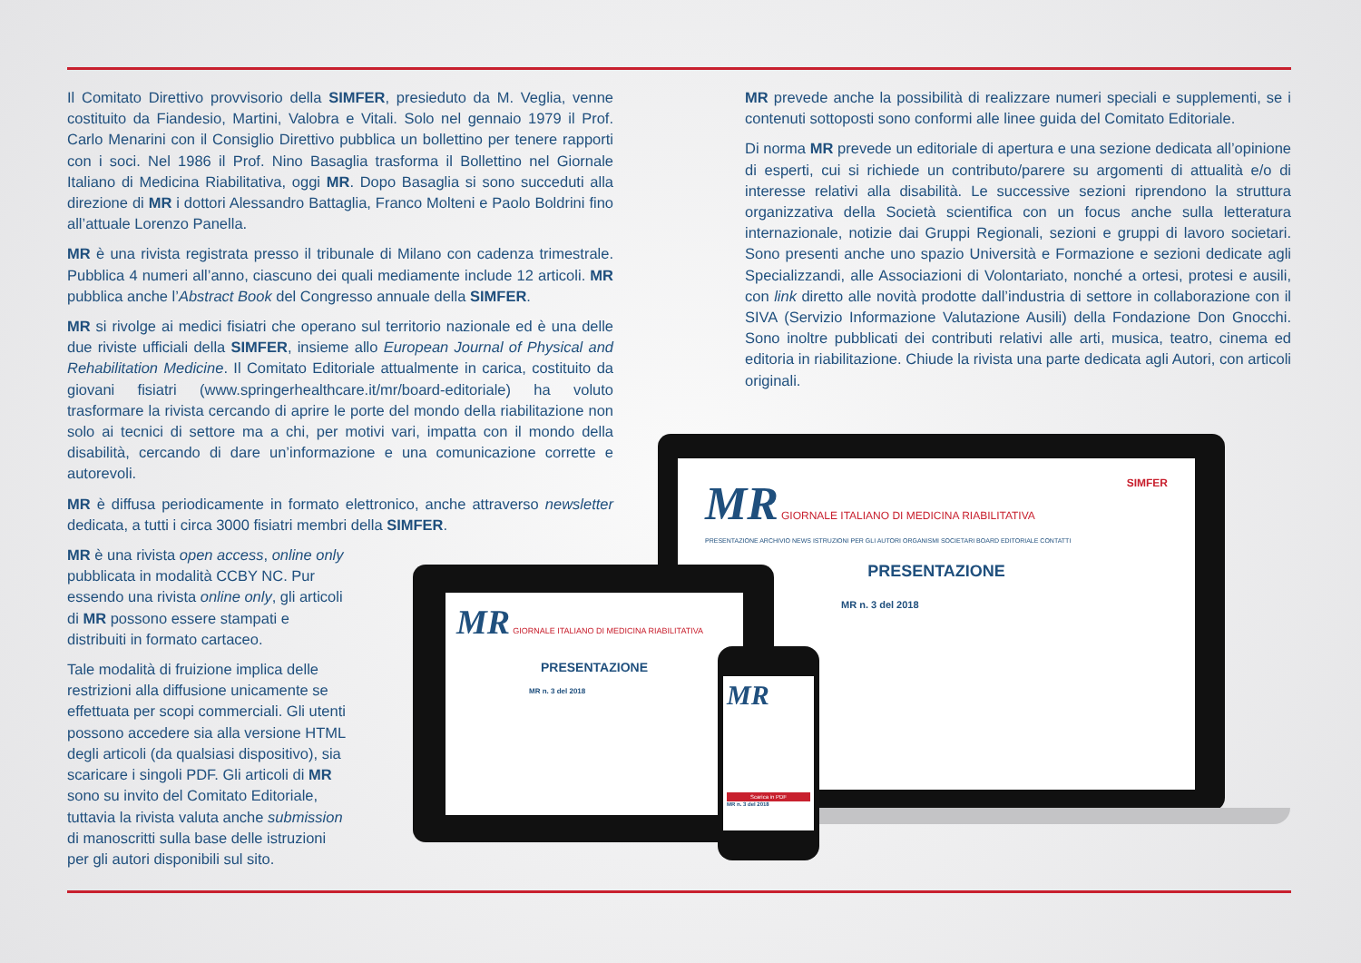Il Comitato Direttivo provvisorio della SIMFER, presieduto da M. Veglia, venne costituito da Fiandesio, Martini, Valobra e Vitali. Solo nel gennaio 1979 il Prof. Carlo Menarini con il Consiglio Direttivo pubblica un bollettino per tenere rapporti con i soci. Nel 1986 il Prof. Nino Basaglia trasforma il Bollettino nel Giornale Italiano di Medicina Riabilitativa, oggi MR. Dopo Basaglia si sono succeduti alla direzione di MR i dottori Alessandro Battaglia, Franco Molteni e Paolo Boldrini fino all’attuale Lorenzo Panella.
MR è una rivista registrata presso il tribunale di Milano con cadenza trimestrale. Pubblica 4 numeri all’anno, ciascuno dei quali mediamente include 12 articoli. MR pubblica anche l’Abstract Book del Congresso annuale della SIMFER.
MR si rivolge ai medici fisiatri che operano sul territorio nazionale ed è una delle due riviste ufficiali della SIMFER, insieme allo European Journal of Physical and Rehabilitation Medicine. Il Comitato Editoriale attualmente in carica, costituito da giovani fisiatri (www.springerhealthcare.it/mr/board-editoriale) ha voluto trasformare la rivista cercando di aprire le porte del mondo della riabilitazione non solo ai tecnici di settore ma a chi, per motivi vari, impatta con il mondo della disabilità, cercando di dare un’informazione e una comunicazione corrette e autorevoli.
MR è diffusa periodicamente in formato elettronico, anche attraverso newsletter dedicata, a tutti i circa 3000 fisiatri membri della SIMFER.
MR è una rivista open access, online only pubblicata in modalità CCBY NC. Pur essendo una rivista online only, gli articoli di MR possono essere stampati e distribuiti in formato cartaceo.
Tale modalità di fruizione implica delle restrizioni alla diffusione unicamente se effettuata per scopi commerciali. Gli utenti possono accedere sia alla versione HTML degli articoli (da qualsiasi dispositivo), sia scaricare i singoli PDF. Gli articoli di MR sono su invito del Comitato Editoriale, tuttavia la rivista valuta anche submission di manoscritti sulla base delle istruzioni per gli autori disponibili sul sito.
MR prevede anche la possibilità di realizzare numeri speciali e supplementi, se i contenuti sottoposti sono conformi alle linee guida del Comitato Editoriale.
Di norma MR prevede un editoriale di apertura e una sezione dedicata all’opinione di esperti, cui si richiede un contributo/parere su argomenti di attualità e/o di interesse relativi alla disabilità. Le successive sezioni riprendono la struttura organizzativa della Società scientifica con un focus anche sulla letteratura internazionale, notizie dai Gruppi Regionali, sezioni e gruppi di lavoro societari. Sono presenti anche uno spazio Università e Formazione e sezioni dedicate agli Specializzandi, alle Associazioni di Volontariato, nonché a ortesi, protesi e ausili, con link diretto alle novità prodotte dall’industria di settore in collaborazione con il SIVA (Servizio Informazione Valutazione Ausili) della Fondazione Don Gnocchi. Sono inoltre pubblicati dei contributi relativi alle arti, musica, teatro, cinema ed editoria in riabilitazione. Chiude la rivista una parte dedicata agli Autori, con articoli originali.
MR GIORNALE ITALIANO DI MEDICINA RIABILITATIVA SIMFER
PRESENTAZIONE ARCHIVIO NEWS ISTRUZIONI PER GLI AUTORI ORGANISMI SOCIETARI BOARD EDITORIALE CONTATTI
PRESENTAZIONE
MR n. 3 del 2018
MR GIORNALE ITALIANO DI MEDICINA RIABILITATIVA
PRESENTAZIONE
MR n. 3 del 2018
MR
Scarica in PDF
MR n. 3 del 2018